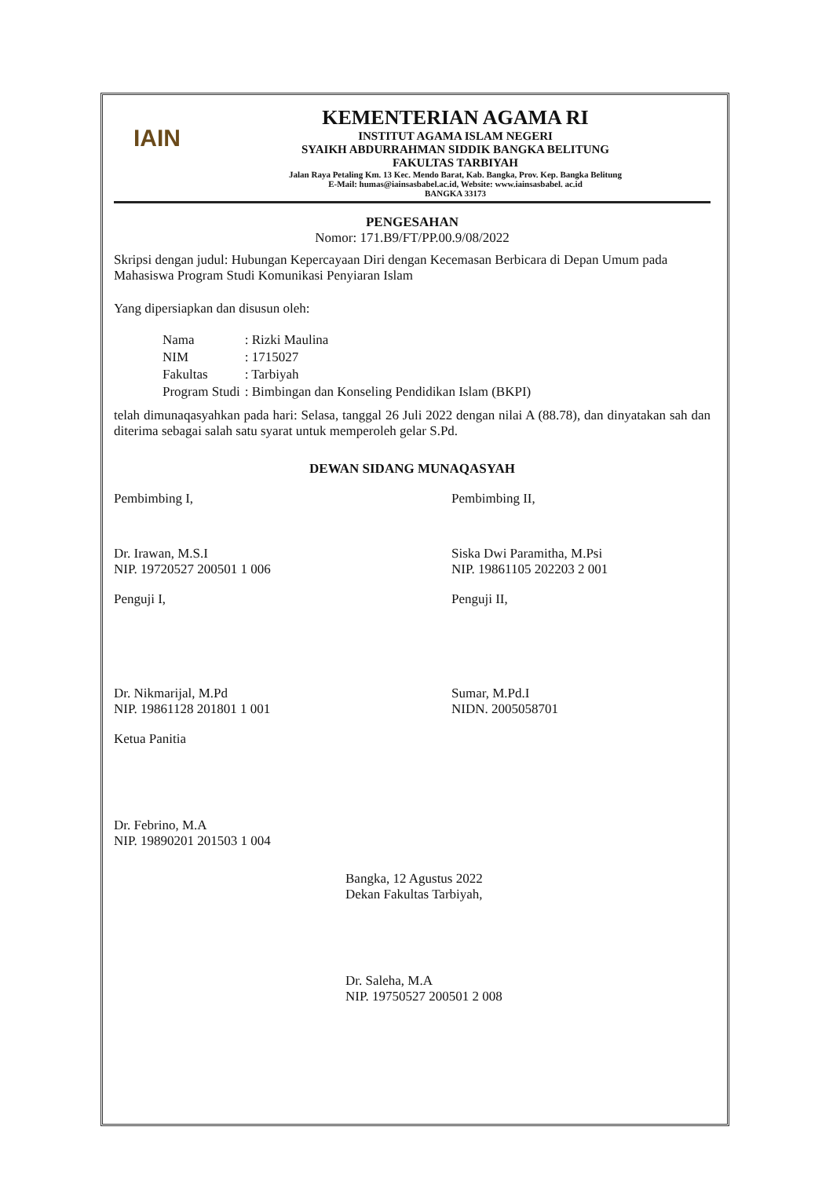IAIN
KEMENTERIAN AGAMA RI
INSTITUT AGAMA ISLAM NEGERI
SYAIKH ABDURRAHMAN SIDDIK BANGKA BELITUNG
FAKULTAS TARBIYAH
Jalan Raya Petaling Km. 13 Kec. Mendo Barat, Kab. Bangka, Prov. Kep. Bangka Belitung
E-Mail: humas@iainsasbabel.ac.id, Website: www.iainsasbabel. ac.id
BANGKA 33173
PENGESAHAN
Nomor: 171.B9/FT/PP.00.9/08/2022
Skripsi dengan judul: Hubungan Kepercayaan Diri dengan Kecemasan Berbicara di Depan Umum pada Mahasiswa Program Studi Komunikasi Penyiaran Islam
Yang dipersiapkan dan disusun oleh:
| Nama | : Rizki Maulina |
| NIM | : 1715027 |
| Fakultas | : Tarbiyah |
| Program Studi | : Bimbingan dan Konseling Pendidikan Islam (BKPI) |
telah dimunaqasyahkan pada hari: Selasa, tanggal 26 Juli 2022 dengan nilai A (88.78), dan dinyatakan sah dan diterima sebagai salah satu syarat untuk memperoleh gelar S.Pd.
DEWAN SIDANG MUNAQASYAH
Pembimbing I,
Dr. Irawan, M.S.I
NIP. 19720527 200501 1 006
Pembimbing II,
Siska Dwi Paramitha, M.Psi
NIP. 19861105 202203 2 001
Penguji I,
Dr. Nikmarijal, M.Pd
NIP. 19861128 201801 1 001
Penguji II,
Sumar, M.Pd.I
NIDN. 2005058701
Ketua Panitia
Dr. Febrino, M.A
NIP. 19890201 201503 1 004
Bangka, 12 Agustus 2022
Dekan Fakultas Tarbiyah,
Dr. Saleha, M.A
NIP. 19750527 200501 2 008